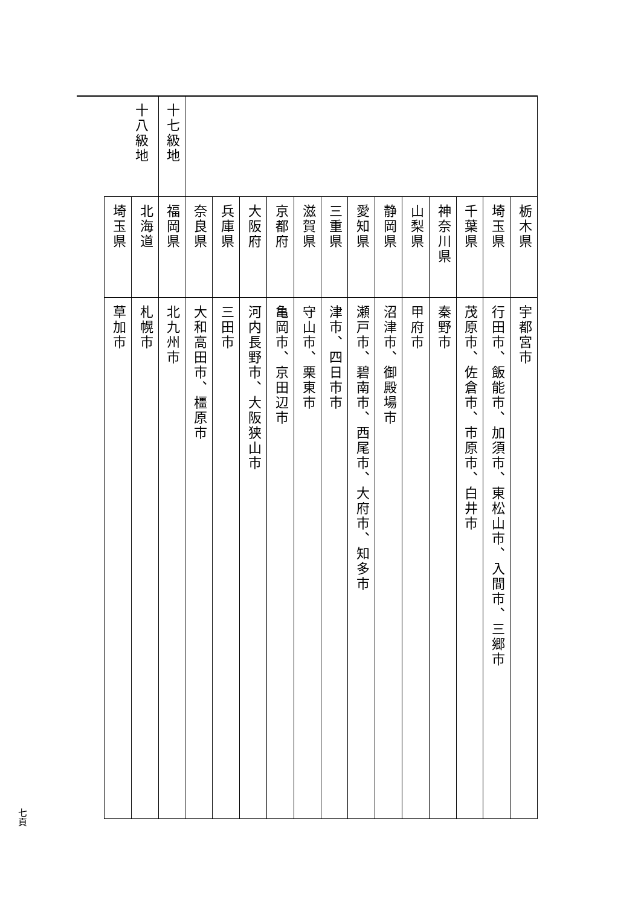| | | | | | | | | | | | | | 十七級地 | 十八級地 | |
| 栃木県 | 埼玉県 | 千葉県 | 神奈川県 | 山梨県 | 静岡県 | 愛知県 | 三重県 | 滋賀県 | 京都府 | 大阪府 | 兵庫県 | 奈良県 | 福岡県 | 北海道 | 埼玉県 |
| 宇都宮市 | 行田市、飯能市、加須市、東松山市、入間市、三郷市 | 茂原市、佐倉市、市原市、白井市 | 秦野市 | 甲府市 | 沼津市、御殿場市 | 瀬戸市、碧南市、西尾市、大府市、知多市 | 津市、四日市市 | 守山市、栗東市 | 亀岡市、京田辺市 | 河内長野市、大阪狭山市 | 三田市 | 大和高田市、橿原市 | 北九州市 | 札幌市 | 草加市 |
七頁